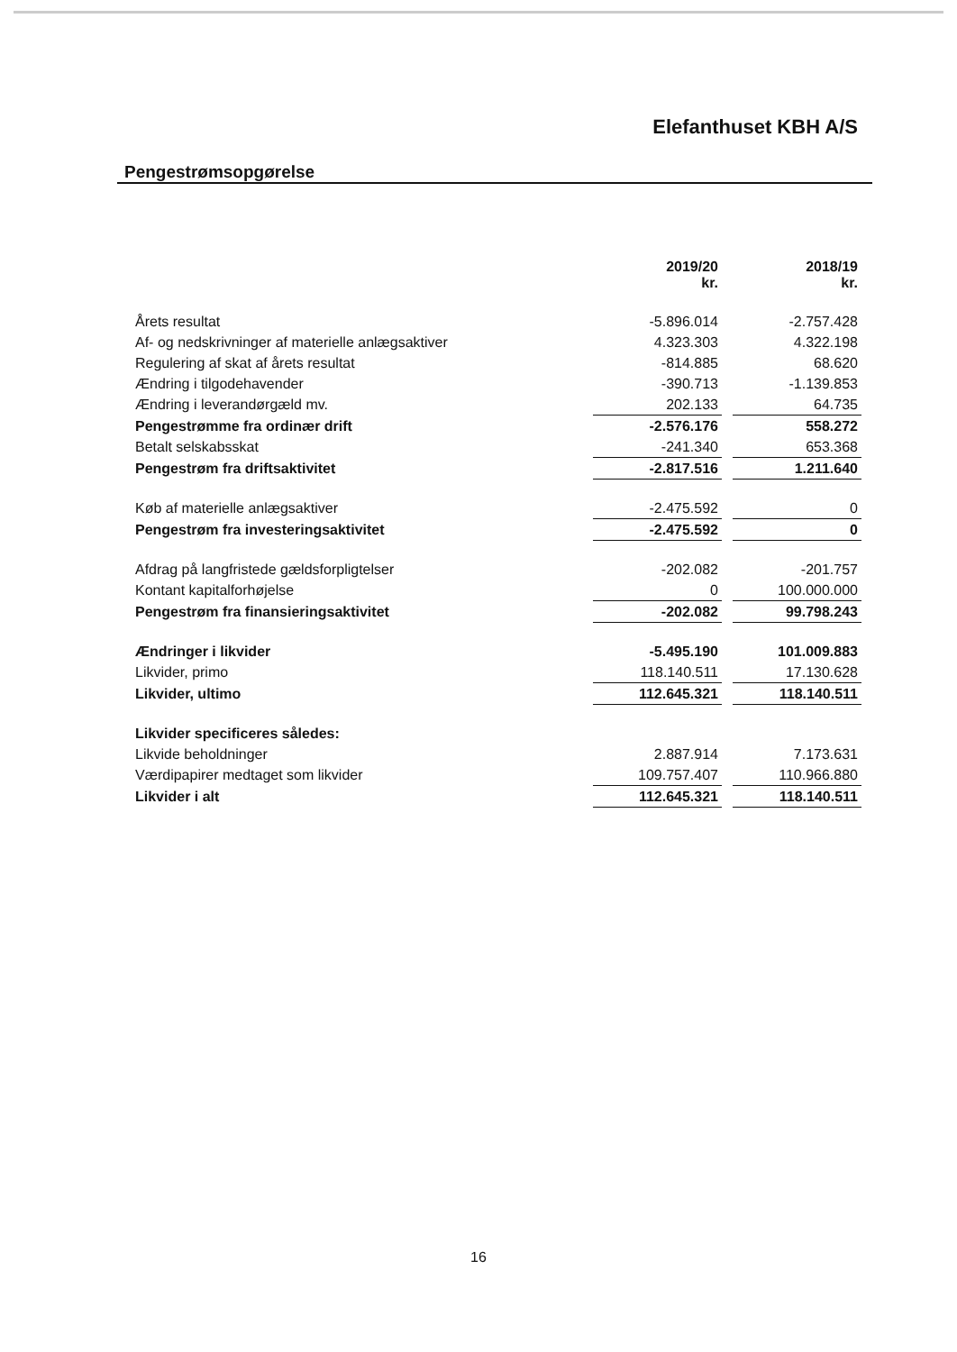Elefanthuset KBH A/S
Pengestrømsopgørelse
| | 2019/20 kr. | 2018/19 kr. |
| --- | --- | --- |
| Årets resultat | -5.896.014 | -2.757.428 |
| Af- og nedskrivninger af materielle anlægsaktiver | 4.323.303 | 4.322.198 |
| Regulering af skat af årets resultat | -814.885 | 68.620 |
| Ændring i tilgodehavender | -390.713 | -1.139.853 |
| Ændring i leverandørgæld mv. | 202.133 | 64.735 |
| Pengestrømme fra ordinær drift | -2.576.176 | 558.272 |
| Betalt selskabsskat | -241.340 | 653.368 |
| Pengestrøm fra driftsaktivitet | -2.817.516 | 1.211.640 |
| Køb af materielle anlægsaktiver | -2.475.592 | 0 |
| Pengestrøm fra investeringsaktivitet | -2.475.592 | 0 |
| Afdrag på langfristede gældsforpligtelser | -202.082 | -201.757 |
| Kontant kapitalforhøjelse | 0 | 100.000.000 |
| Pengestrøm fra finansieringsaktivitet | -202.082 | 99.798.243 |
| Ændringer i likvider | -5.495.190 | 101.009.883 |
| Likvider, primo | 118.140.511 | 17.130.628 |
| Likvider, ultimo | 112.645.321 | 118.140.511 |
| Likvider specificeres således: | | |
| Likvide beholdninger | 2.887.914 | 7.173.631 |
| Værdipapirer medtaget som likvider | 109.757.407 | 110.966.880 |
| Likvider i alt | 112.645.321 | 118.140.511 |
16